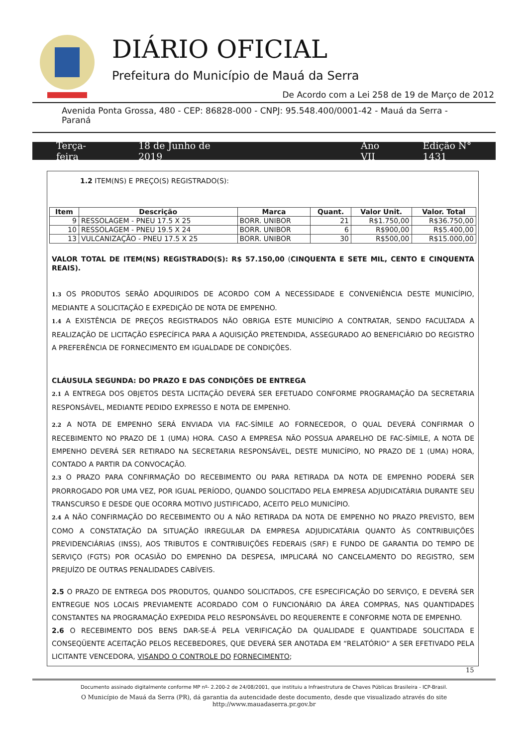DIÁRIO OFICIAL
Prefeitura do Município de Mauá da Serra
De Acordo com a Lei 258 de 19 de Março de 2012
Avenida Ponta Grossa, 480 - CEP: 86828-000 - CNPJ: 95.548.400/0001-42 - Mauá da Serra - Paraná
Terça-feira 18 de Junho de 2019 Ano VII Edição N° 1431
1.2 ITEM(NS) E PREÇO(S) REGISTRADO(S):
| Item | Descrição | Marca | Quant. | Valor Unit. | Valor. Total |
| --- | --- | --- | --- | --- | --- |
| 9 | RESSOLAGEM - PNEU 17.5 X 25 | BORR. UNIBOR | 21 | R$1.750,00 | R$36.750,00 |
| 10 | RESSOLAGEM - PNEU 19.5 X 24 | BORR. UNIBOR | 6 | R$900,00 | R$5.400,00 |
| 13 | VULCANIZAÇÃO - PNEU 17.5 X 25 | BORR. UNIBOR | 30 | R$500,00 | R$15.000,00 |
VALOR TOTAL DE ITEM(NS) REGISTRADO(S): R$ 57.150,00 (CINQUENTA E SETE MIL, CENTO E CINQUENTA REAIS).
1.3 OS PRODUTOS SERÃO ADQUIRIDOS DE ACORDO COM A NECESSIDADE E CONVENIÊNCIA DESTE MUNICÍPIO, MEDIANTE A SOLICITAÇÃO E EXPEDIÇÃO DE NOTA DE EMPENHO.
1.4 A EXISTÊNCIA DE PREÇOS REGISTRADOS NÃO OBRIGA ESTE MUNICÍPIO A CONTRATAR, SENDO FACULTADA A REALIZAÇÃO DE LICITAÇÃO ESPECÍFICA PARA A AQUISIÇÃO PRETENDIDA, ASSEGURADO AO BENEFICIÁRIO DO REGISTRO A PREFERÊNCIA DE FORNECIMENTO EM IGUALDADE DE CONDIÇÕES.
CLÁUSULA SEGUNDA: DO PRAZO E DAS CONDIÇÕES DE ENTREGA
2.1 A ENTREGA DOS OBJETOS DESTA LICITAÇÃO DEVERÁ SER EFETUADO CONFORME PROGRAMAÇÃO DA SECRETARIA RESPONSÁVEL, MEDIANTE PEDIDO EXPRESSO E NOTA DE EMPENHO.
2.2 A NOTA DE EMPENHO SERÁ ENVIADA VIA FAC-SÍMILE AO FORNECEDOR, O QUAL DEVERÁ CONFIRMAR O RECEBIMENTO NO PRAZO DE 1 (UMA) HORA. CASO A EMPRESA NÃO POSSUA APARELHO DE FAC-SÍMILE, A NOTA DE EMPENHO DEVERÁ SER RETIRADO NA SECRETARIA RESPONSÁVEL, DESTE MUNICÍPIO, NO PRAZO DE 1 (UMA) HORA, CONTADO A PARTIR DA CONVOCAÇÃO.
2.3 O PRAZO PARA CONFIRMAÇÃO DO RECEBIMENTO OU PARA RETIRADA DA NOTA DE EMPENHO PODERÁ SER PRORROGADO POR UMA VEZ, POR IGUAL PERÍODO, QUANDO SOLICITADO PELA EMPRESA ADJUDICATÁRIA DURANTE SEU TRANSCURSO E DESDE QUE OCORRA MOTIVO JUSTIFICADO, ACEITO PELO MUNICÍPIO.
2.4 A NÃO CONFIRMAÇÃO DO RECEBIMENTO OU A NÃO RETIRADA DA NOTA DE EMPENHO NO PRAZO PREVISTO, BEM COMO A CONSTATAÇÃO DA SITUAÇÃO IRREGULAR DA EMPRESA ADJUDICATÁRIA QUANTO ÀS CONTRIBUIÇÕES PREVIDENCIÁRIAS (INSS), AOS TRIBUTOS E CONTRIBUIÇÕES FEDERAIS (SRF) E FUNDO DE GARANTIA DO TEMPO DE SERVIÇO (FGTS) POR OCASIÃO DO EMPENHO DA DESPESA, IMPLICARÁ NO CANCELAMENTO DO REGISTRO, SEM PREJUÍZO DE OUTRAS PENALIDADES CABÍVEIS.
2.5 O PRAZO DE ENTREGA DOS PRODUTOS, QUANDO SOLICITADOS, CFE ESPECIFICAÇÃO DO SERVIÇO, E DEVERÁ SER ENTREGUE NOS LOCAIS PREVIAMENTE ACORDADO COM O FUNCIONÁRIO DA ÁREA COMPRAS, NAS QUANTIDADES CONSTANTES NA PROGRAMAÇÃO EXPEDIDA PELO RESPONSÁVEL DO REQUERENTE E CONFORME NOTA DE EMPENHO.
2.6 O RECEBIMENTO DOS BENS DAR-SE-Á PELA VERIFICAÇÃO DA QUALIDADE E QUANTIDADE SOLICITADA E CONSEQÜENTE ACEITAÇÃO PELOS RECEBEDORES, QUE DEVERÁ SER ANOTADA EM “RELATÓRIO” A SER EFETIVADO PELA LICITANTE VENCEDORA, VISANDO O CONTROLE DO FORNECIMENTO;
15
Documento assinado digitalmente conforme MP nº- 2.200-2 de 24/08/2001, que instituiu a Infraestrutura de Chaves Públicas Brasileira - ICP-Brasil.
O Município de Mauá da Serra (PR), dá garantia da autencidade deste documento, desde que visualizado através do site
http://www.mauadaserra.pr.gov.br